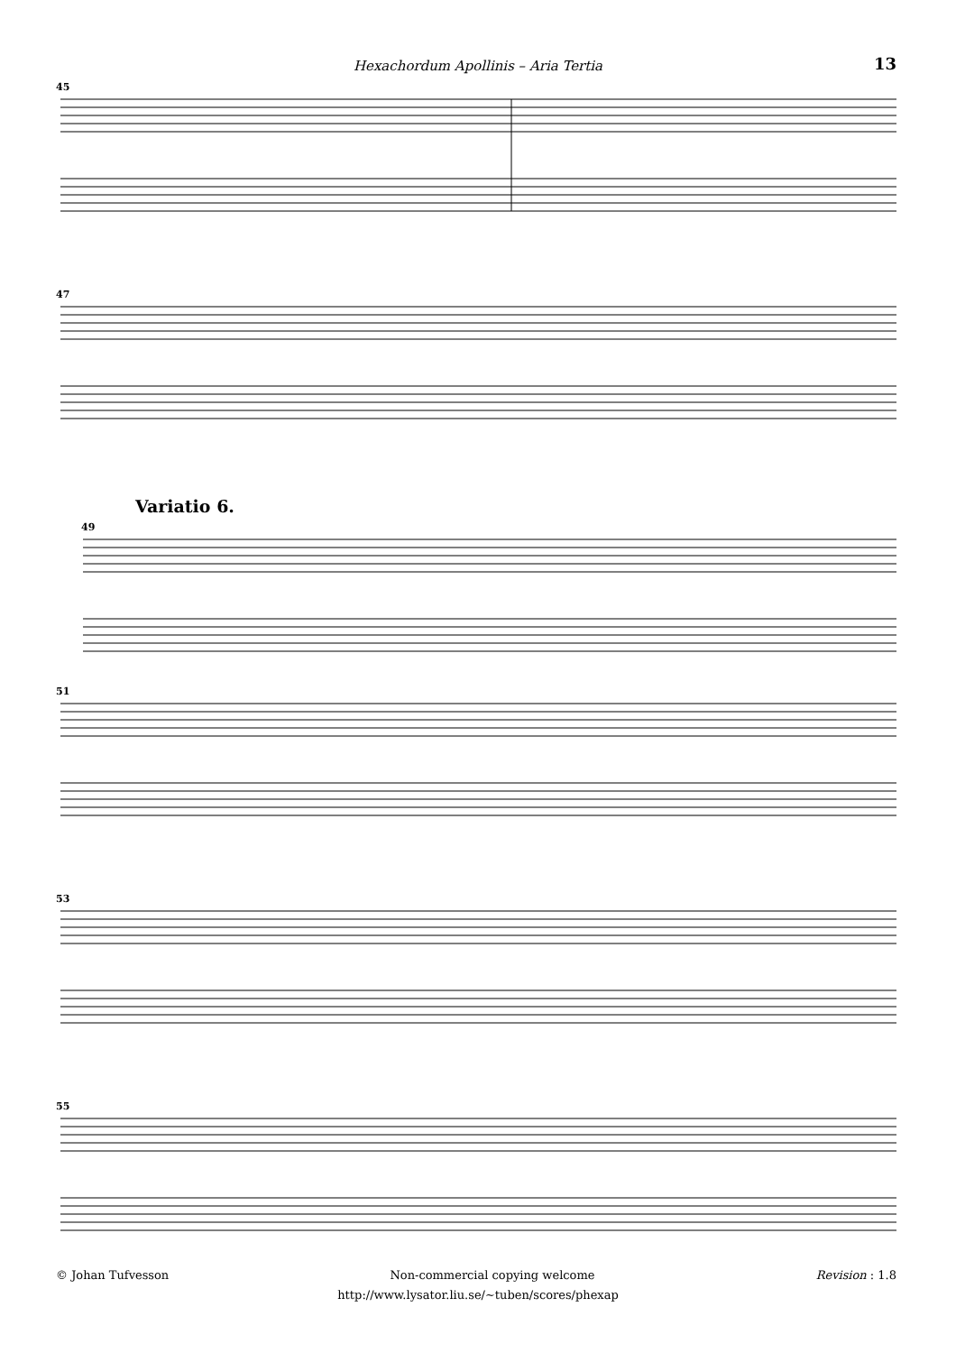Hexachordum Apollinis – Aria Tertia 13
45
47
Variatio 6.
49
51
53
55
© Johan Tufvesson Non-commercial copying welcome Revision : 1.8
http://www.lysator.liu.se/∼tuben/scores/phexap